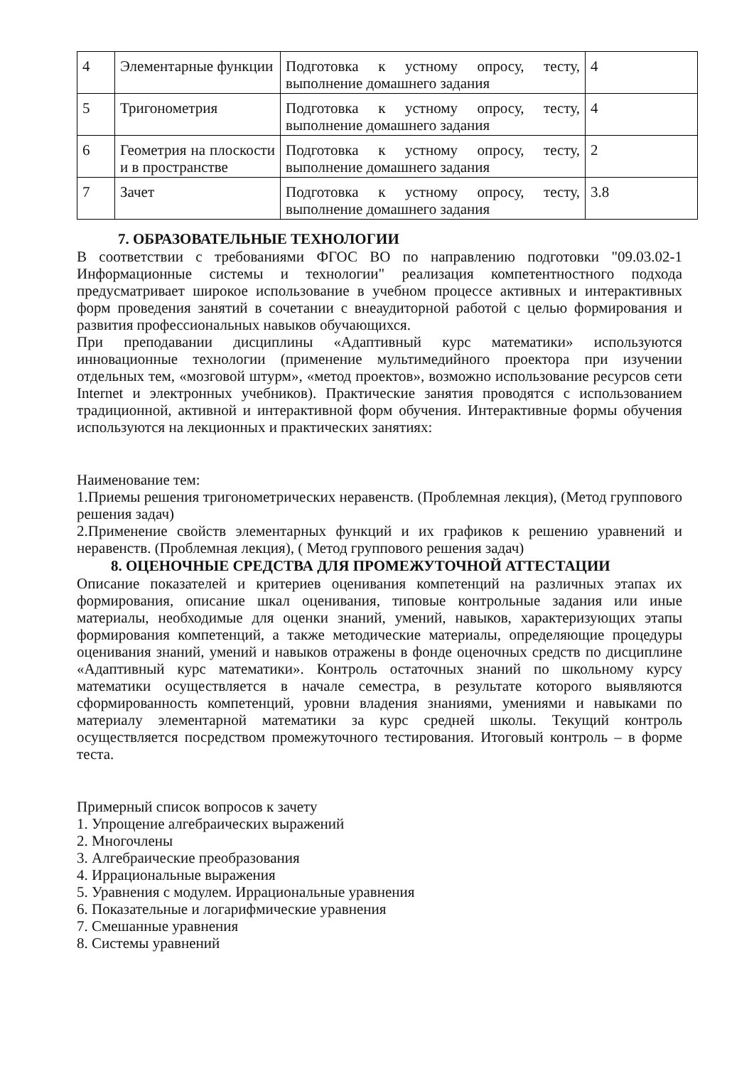| 4 | Элементарные функции | Подготовка к устному опросу, тесту, выполнение домашнего задания | 4 |
| 5 | Тригонометрия | Подготовка к устному опросу, тесту, выполнение домашнего задания | 4 |
| 6 | Геометрия на плоскости и в пространстве | Подготовка к устному опросу, тесту, выполнение домашнего задания | 2 |
| 7 | Зачет | Подготовка к устному опросу, тесту, выполнение домашнего задания | 3.8 |
7. ОБРАЗОВАТЕЛЬНЫЕ ТЕХНОЛОГИИ
В соответствии с требованиями ФГОС ВО по направлению подготовки "09.03.02-1 Информационные системы и технологии" реализация компетентностного подхода предусматривает широкое использование в учебном процессе активных и интерактивных форм проведения занятий в сочетании с внеаудиторной работой с целью формирования и развития профессиональных навыков обучающихся.
При преподавании дисциплины «Адаптивный курс математики» используются инновационные технологии (применение мультимедийного проектора при изучении отдельных тем, «мозговой штурм», «метод проектов», возможно использование ресурсов сети Internet и электронных учебников). Практические занятия проводятся с использованием традиционной, активной и интерактивной форм обучения. Интерактивные формы обучения используются на лекционных и практических занятиях:
Наименование тем:
1.Приемы решения тригонометрических неравенств. (Проблемная лекция), (Метод группового решения задач)
2.Применение свойств элементарных функций и их графиков к решению уравнений и неравенств. (Проблемная лекция), ( Метод группового решения задач)
8. ОЦЕНОЧНЫЕ СРЕДСТВА ДЛЯ ПРОМЕЖУТОЧНОЙ АТТЕСТАЦИИ
Описание показателей и критериев оценивания компетенций на различных этапах их формирования, описание шкал оценивания, типовые контрольные задания или иные материалы, необходимые для оценки знаний, умений, навыков, характеризующих этапы формирования компетенций, а также методические материалы, определяющие процедуры оценивания знаний, умений и навыков отражены в фонде оценочных средств по дисциплине «Адаптивный курс математики». Контроль остаточных знаний по школьному курсу математики осуществляется в начале семестра, в результате которого выявляются сформированность компетенций, уровни владения знаниями, умениями и навыками по материалу элементарной математики за курс средней школы. Текущий контроль осуществляется посредством промежуточного тестирования. Итоговый контроль – в форме теста.
Примерный список вопросов к зачету
1. Упрощение алгебраических выражений
2. Многочлены
3. Алгебраические преобразования
4. Иррациональные выражения
5. Уравнения с модулем. Иррациональные уравнения
6. Показательные и логарифмические уравнения
7. Смешанные уравнения
8. Системы уравнений